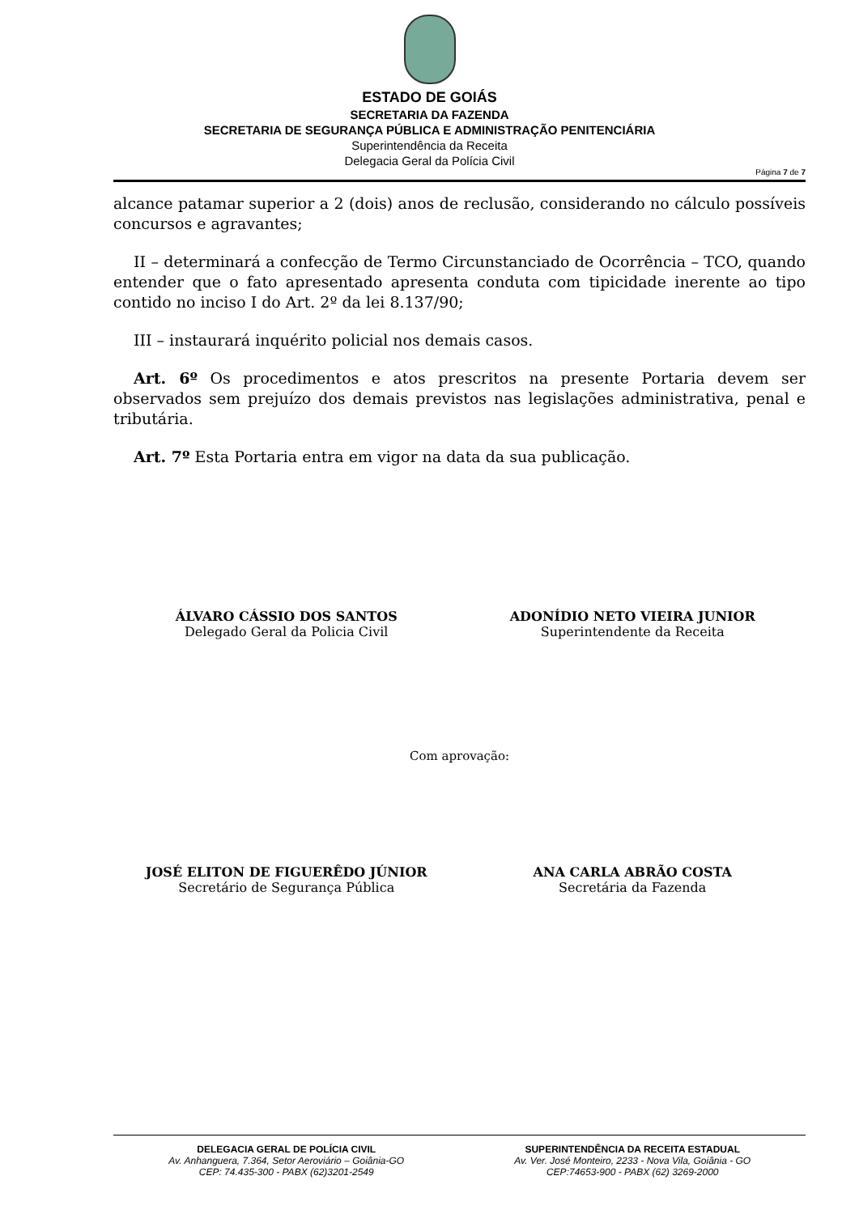ESTADO DE GOIÁS
SECRETARIA DA FAZENDA
SECRETARIA DE SEGURANÇA PÚBLICA E ADMINISTRAÇÃO PENITENCIÁRIA
Superintendência da Receita
Delegacia Geral da Polícia Civil
Página 7 de 7
alcance patamar superior a 2 (dois) anos de reclusão, considerando no cálculo possíveis concursos e agravantes;
II – determinará a confecção de Termo Circunstanciado de Ocorrência – TCO, quando entender que o fato apresentado apresenta conduta com tipicidade inerente ao tipo contido no inciso I do Art. 2º da lei 8.137/90;
III – instaurará inquérito policial nos demais casos.
Art. 6º Os procedimentos e atos prescritos na presente Portaria devem ser observados sem prejuízo dos demais previstos nas legislações administrativa, penal e tributária.
Art. 7º Esta Portaria entra em vigor na data da sua publicação.
ÁLVARO CÁSSIO DOS SANTOS
Delegado Geral da Policia Civil
ADONÍDIO NETO VIEIRA JUNIOR
Superintendente da Receita
Com aprovação:
JOSÉ ELITON DE FIGUERÊDO JÚNIOR
Secretário de Segurança Pública
ANA CARLA ABRÃO COSTA
Secretária da Fazenda
DELEGACIA GERAL DE POLÍCIA CIVIL
Av. Anhanguera, 7.364, Setor Aeroviário – Goiânia-GO
CEP: 74.435-300 - PABX (62)3201-2549
SUPERINTENDÊNCIA DA RECEITA ESTADUAL
Av. Ver. José Monteiro, 2233 - Nova Vila, Goiânia - GO
CEP:74653-900 - PABX (62) 3269-2000